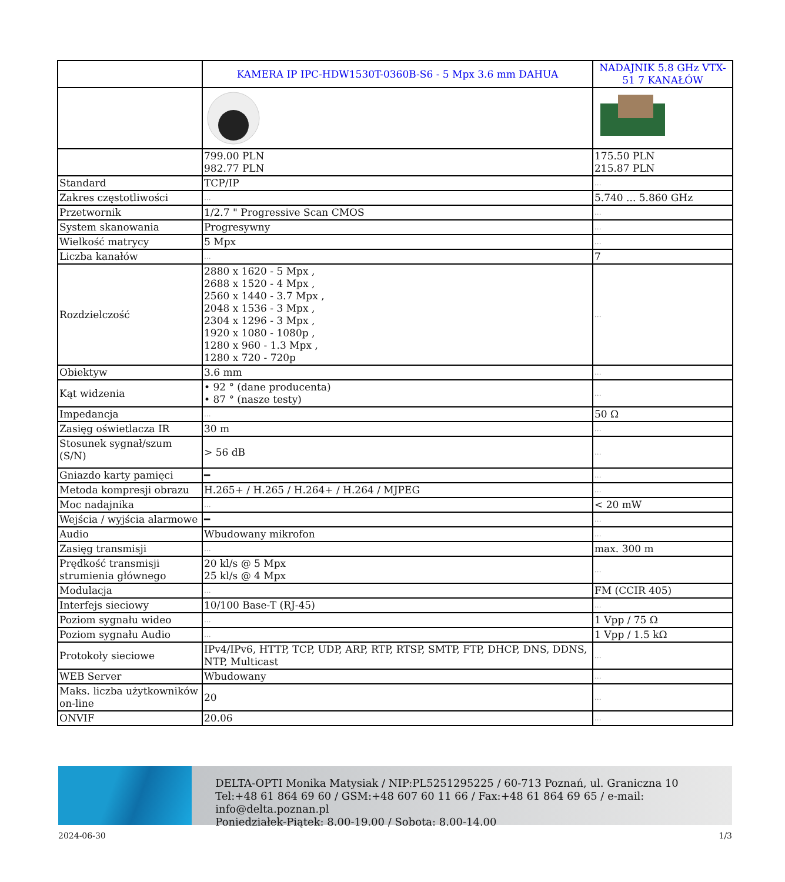| | KAMERA IP IPC-HDW1530T-0360B-S6 - 5 Mpx 3.6 mm DAHUA | NADAJNIK 5.8 GHz VTX-51 7 KANAŁÓW |
| | 799.00 PLN 982.77 PLN | 175.50 PLN 215.87 PLN |
| Standard | TCP/IP | ... |
| Zakres częstotliwości | ... | 5.740 ... 5.860 GHz |
| Przetwornik | 1/2.7 " Progressive Scan CMOS | ... |
| System skanowania | Progresywny | ... |
| Wielkość matrycy | 5 Mpx | ... |
| Liczba kanałów | ... | 7 |
| Rozdzielczość | 2880 x 1620 - 5 Mpx , 2688 x 1520 - 4 Mpx , 2560 x 1440 - 3.7 Mpx , 2048 x 1536 - 3 Mpx , 2304 x 1296 - 3 Mpx , 1920 x 1080 - 1080p , 1280 x 960 - 1.3 Mpx , 1280 x 720 - 720p | ... |
| Obiektyw | 3.6 mm | ... |
| Kąt widzenia | • 92 ° (dane producenta) • 87 ° (nasze testy) | ... |
| Impedancja | ... | 50 Ω |
| Zasięg oświetlacza IR | 30 m | ... |
| Stosunek sygnał/szum (S/N) | > 56 dB | ... |
| Gniazdo karty pamięci | ━ | ... |
| Metoda kompresji obrazu | H.265+ / H.265 / H.264+ / H.264 / MJPEG | ... |
| Moc nadajnika | ... | < 20 mW |
| Wejścia / wyjścia alarmowe | ━ | ... |
| Audio | Wbudowany mikrofon | ... |
| Zasięg transmisji | ... | max. 300 m |
| Prędkość transmisji strumienia głównego | 20 kl/s @ 5 Mpx 25 kl/s @ 4 Mpx | ... |
| Modulacja | ... | FM (CCIR 405) |
| Interfejs sieciowy | 10/100 Base-T (RJ-45) | ... |
| Poziom sygnału wideo | ... | 1 Vpp / 75 Ω |
| Poziom sygnału Audio | ... | 1 Vpp / 1.5 kΩ |
| Protokoły sieciowe | IPv4/IPv6, HTTP, TCP, UDP, ARP, RTP, RTSP, SMTP, FTP, DHCP, DNS, DDNS, NTP, Multicast | ... |
| WEB Server | Wbudowany | ... |
| Maks. liczba użytkowników on-line | 20 | ... |
| ONVIF | 20.06 | ... |
DELTA-OPTI Monika Matysiak / NIP:PL5251295225 / 60-713 Poznań, ul. Graniczna 10
Tel:+48 61 864 69 60 / GSM:+48 607 60 11 66 / Fax:+48 61 864 69 65 / e-mail: info@delta.poznan.pl
Poniedziałek-Piątek: 8.00-19.00 / Sobota: 8.00-14.00
2024-06-30 1/3